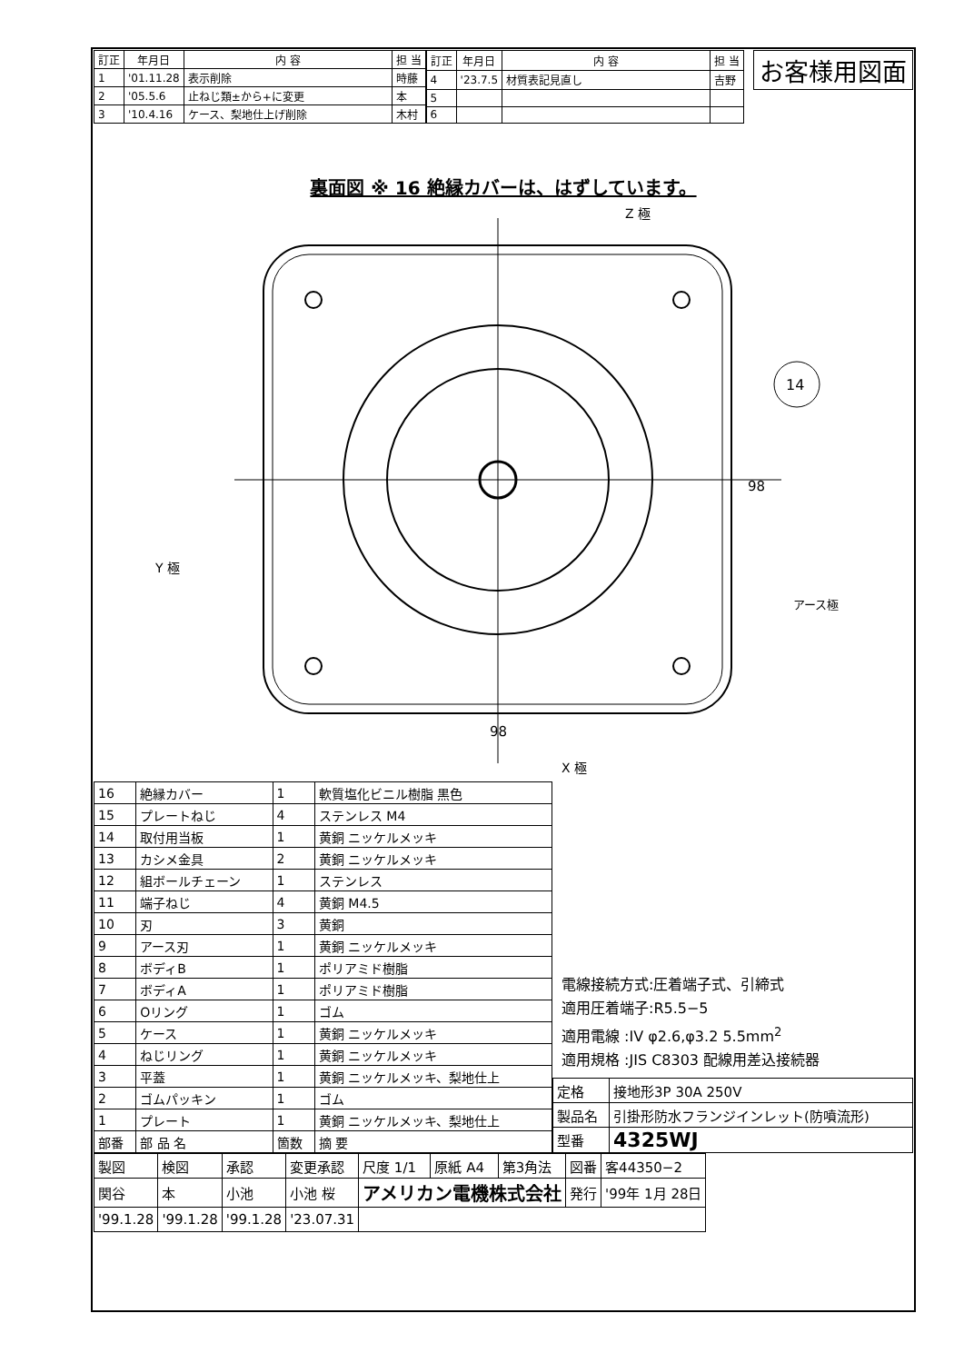| 訂正 | 年月日 | 内 容 | 担 当 |
| --- | --- | --- | --- |
| 1 | '01.11.28 | 表示削除 | 時藤 |
| 2 | '05.5.6 | 止ねじ類±から+に変更 | 本 |
| 3 | '10.4.16 | ケース、梨地仕上げ削除 | 木村 |
| 訂正 | 年月日 | 内 容 | 担 当 |
| --- | --- | --- | --- |
| 4 | '23.7.5 | 材質表記見直し | 吉野 |
| 5 | | | |
| 6 | | | |
お客様用図面
裏面図 ※ 16 絶縁カバーは、はずしています。
Z 極
14
Y 極
アース極
98
98
X 極
| 16 | 絶縁カバー | 1 | 軟質塩化ビニル樹脂 黒色 |
| 15 | プレートねじ | 4 | ステンレス M4 |
| 14 | 取付用当板 | 1 | 黄銅 ニッケルメッキ |
| 13 | カシメ金具 | 2 | 黄銅 ニッケルメッキ |
| 12 | 組ボールチェーン | 1 | ステンレス |
| 11 | 端子ねじ | 4 | 黄銅 M4.5 |
| 10 | 刃 | 3 | 黄銅 |
| 9 | アース刃 | 1 | 黄銅 ニッケルメッキ |
| 8 | ボディB | 1 | ポリアミド樹脂 |
| 7 | ボディA | 1 | ポリアミド樹脂 |
| 6 | Oリング | 1 | ゴム |
| 5 | ケース | 1 | 黄銅 ニッケルメッキ |
| 4 | ねじリング | 1 | 黄銅 ニッケルメッキ |
| 3 | 平蓋 | 1 | 黄銅 ニッケルメッキ、梨地仕上 |
| 2 | ゴムパッキン | 1 | ゴム |
| 1 | プレート | 1 | 黄銅 ニッケルメッキ、梨地仕上 |
| 部番 | 部 品 名 | 箇数 | 摘 要 |
電線接続方式:圧着端子式、引締式
適用圧着端子:R5.5−5
適用電線 :IV φ2.6,φ3.2 5.5mm<sup>2</sup>
適用規格 :JIS C8303 配線用差込接続器
| 定格 | 接地形3P 30A 250V |
| 製品名 | 引掛形防水フランジインレット(防噴流形) |
| 型番 | 4325WJ |
| 製図 | 検図 | 承認 | 変更承認 | 尺度 1/1 | 原紙 A4 | 第3角法 | 図番 | 客44350−2 |
| 関谷 | 本 | 小池 | 小池 桜 | アメリカン電機株式会社 | | | 発行 | '99年 1月 28日 |
| '99.1.28 | '99.1.28 | '99.1.28 | '23.07.31 | | | | | |